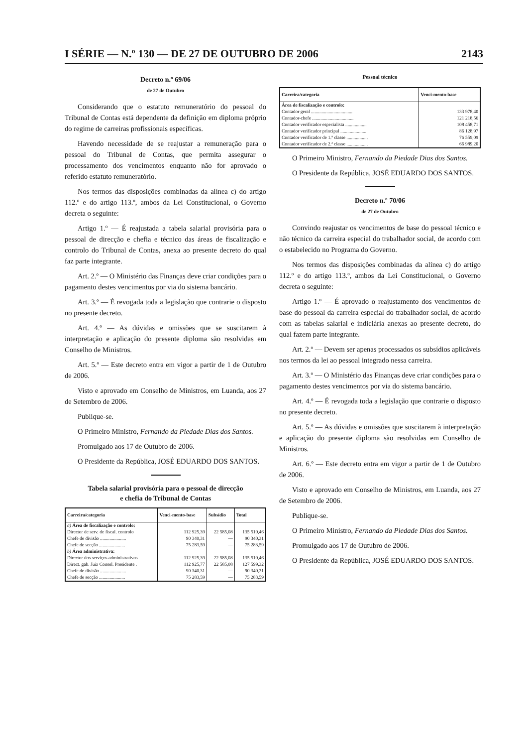I SÉRIE — N.º 130 — DE 27 DE OUTUBRO DE 2006 2143
Decreto n.º 69/06
de 27 de Outubro
Considerando que o estatuto remuneratório do pessoal do Tribunal de Contas está dependente da definição em diploma próprio do regime de carreiras profissionais específicas.
Havendo necessidade de se reajustar a remuneração para o pessoal do Tribunal de Contas, que permita assegurar o processamento dos vencimentos enquanto não for aprovado o referido estatuto remuneratório.
Nos termos das disposições combinadas da alínea c) do artigo 112.º e do artigo 113.º, ambos da Lei Constitucional, o Governo decreta o seguinte:
Artigo 1.º — É reajustada a tabela salarial provisória para o pessoal de direcção e chefia e técnico das áreas de fiscalização e controlo do Tribunal de Contas, anexa ao presente decreto do qual faz parte integrante.
Art. 2.º — O Ministério das Finanças deve criar condições para o pagamento destes vencimentos por via do sistema bancário.
Art. 3.º — É revogada toda a legislação que contrarie o disposto no presente decreto.
Art. 4.º — As dúvidas e omissões que se suscitarem à interpretação e aplicação do presente diploma são resolvidas em Conselho de Ministros.
Art. 5.º — Este decreto entra em vigor a partir de 1 de Outubro de 2006.
Visto e aprovado em Conselho de Ministros, em Luanda, aos 27 de Setembro de 2006.
Publique-se.
O Primeiro Ministro, Fernando da Piedade Dias dos Santos.
Promulgado aos 17 de Outubro de 2006.
O Presidente da República, JOSÉ EDUARDO DOS SANTOS.
Tabela salarial provisória para o pessoal de direcção
e chefia do Tribunal de Contas
| Carreira/categoria | Venci-mento-base | Subsídio | Total |
| --- | --- | --- | --- |
| a) Área de fiscalização e controlo: | | | |
| Director de serv. de fiscal. controlo | 112 925,39 | 22 585,08 | 135 510,46 |
| Chefe de divisão ...................... | 90 340,31 | — | 90 340,31 |
| Chefe de secção ...................... | 75 283,59 | — | 75 283,59 |
| b) Área administrativa: | | | |
| Director dos serviços administrativos | 112 925,39 | 22 585,08 | 135 510,46 |
| Direct. gab. Juiz Consel. Presidente . | 112 925,77 | 22 585,08 | 127 599,32 |
| Chefe de divisão ...................... | 90 340,31 | — | 90 340,31 |
| Chefe de secção ...................... | 75 283,59 | — | 75 283,59 |
Pessoal técnico
| Carreira/categoria | Venci-mento-base |
| --- | --- |
| Área de fiscalização e controlo: | |
| Contador geral ................................... | 133 978,40 |
| Contador-chefe ................................... | 121 218,56 |
| Contador verificador especialista .................. | 108 458,71 |
| Contador verificador principal ...................... | 86 128,97 |
| Contador verificador de 1.ª classe .................. | 76 559,09 |
| Contador verificador de 2.ª classe .................. | 66 989,20 |
O Primeiro Ministro, Fernando da Piedade Dias dos Santos.
O Presidente da República, JOSÉ EDUARDO DOS SANTOS.
Decreto n.º 70/06
de 27 de Outubro
Convindo reajustar os vencimentos de base do pessoal técnico e não técnico da carreira especial do trabalhador social, de acordo com o estabelecido no Programa do Governo.
Nos termos das disposições combinadas da alínea c) do artigo 112.º e do artigo 113.º, ambos da Lei Constitucional, o Governo decreta o seguinte:
Artigo 1.º — É aprovado o reajustamento dos vencimentos de base do pessoal da carreira especial do trabalhador social, de acordo com as tabelas salarial e indiciária anexas ao presente decreto, do qual fazem parte integrante.
Art. 2.º — Devem ser apenas processados os subsídios aplicáveis nos termos da lei ao pessoal integrado nessa carreira.
Art. 3.º — O Ministério das Finanças deve criar condições para o pagamento destes vencimentos por via do sistema bancário.
Art. 4.º — É revogada toda a legislação que contrarie o disposto no presente decreto.
Art. 5.º — As dúvidas e omissões que suscitarem à interpretação e aplicação do presente diploma são resolvidas em Conselho de Ministros.
Art. 6.º — Este decreto entra em vigor a partir de 1 de Outubro de 2006.
Visto e aprovado em Conselho de Ministros, em Luanda, aos 27 de Setembro de 2006.
Publique-se.
O Primeiro Ministro, Fernando da Piedade Dias dos Santos.
Promulgado aos 17 de Outubro de 2006.
O Presidente da República, JOSÉ EDUARDO DOS SANTOS.